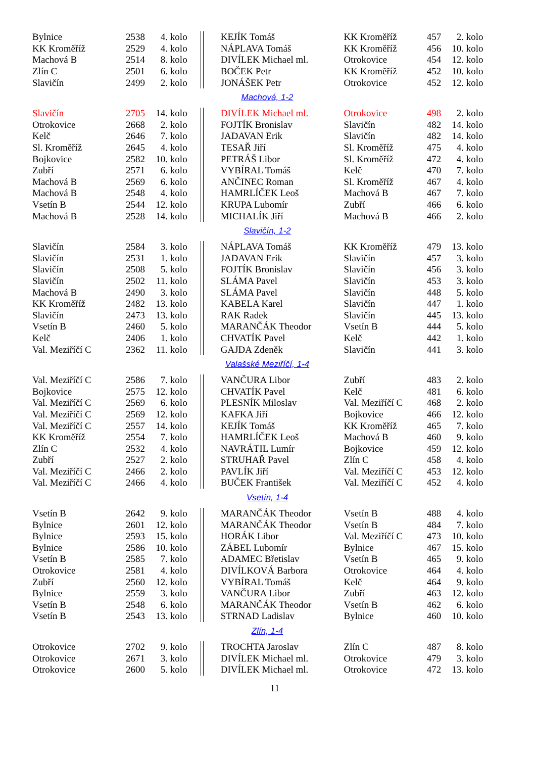| Bylnice | 2538 | 4. kolo | | KEJÍK Tomáš | KK Kroměříž | 457 | 2. kolo |
| KK Kroměříž | 2529 | 4. kolo | | NÁPLAVA Tomáš | KK Kroměříž | 456 | 10. kolo |
| Machová B | 2514 | 8. kolo | | DIVÍLEK Michael ml. | Otrokovice | 454 | 12. kolo |
| Zlín C | 2501 | 6. kolo | | BOČEK Petr | KK Kroměříž | 452 | 10. kolo |
| Slavičín | 2499 | 2. kolo | | JONÁŠEK Petr | Otrokovice | 452 | 12. kolo |
Machová, 1-2
| Slavičín | 2705 | 14. kolo | | DIVÍLEK Michael ml. | Otrokovice | 498 | 2. kolo |
| Otrokovice | 2668 | 2. kolo | | FOJTÍK Bronislav | Slavičín | 482 | 14. kolo |
| Kelč | 2646 | 7. kolo | | JADAVAN Erik | Slavičín | 482 | 14. kolo |
| Sl. Kroměříž | 2645 | 4. kolo | | TESAŘ Jiří | Sl. Kroměříž | 475 | 4. kolo |
| Bojkovice | 2582 | 10. kolo | | PETRÁŠ Libor | Sl. Kroměříž | 472 | 4. kolo |
| Zubří | 2571 | 6. kolo | | VYBÍRAL Tomáš | Kelč | 470 | 7. kolo |
| Machová B | 2569 | 6. kolo | | ANČINEC Roman | Sl. Kroměříž | 467 | 4. kolo |
| Machová B | 2548 | 4. kolo | | HAMRLÍČEK Leoš | Machová B | 467 | 7. kolo |
| Vsetín B | 2544 | 12. kolo | | KRUPA Lubomír | Zubří | 466 | 6. kolo |
| Machová B | 2528 | 14. kolo | | MICHALÍK Jiří | Machová B | 466 | 2. kolo |
Slavičín, 1-2
| Slavičín | 2584 | 3. kolo | | NÁPLAVA Tomáš | KK Kroměříž | 479 | 13. kolo |
| Slavičín | 2531 | 1. kolo | | JADAVAN Erik | Slavičín | 457 | 3. kolo |
| Slavičín | 2508 | 5. kolo | | FOJTÍK Bronislav | Slavičín | 456 | 3. kolo |
| Slavičín | 2502 | 11. kolo | | SLÁMA Pavel | Slavičín | 453 | 3. kolo |
| Machová B | 2490 | 3. kolo | | SLÁMA Pavel | Slavičín | 448 | 5. kolo |
| KK Kroměříž | 2482 | 13. kolo | | KABELA Karel | Slavičín | 447 | 1. kolo |
| Slavičín | 2473 | 13. kolo | | RAK Radek | Slavičín | 445 | 13. kolo |
| Vsetín B | 2460 | 5. kolo | | MARANČÁK Theodor | Vsetín B | 444 | 5. kolo |
| Kelč | 2406 | 1. kolo | | CHVATÍK Pavel | Kelč | 442 | 1. kolo |
| Val. Meziříčí C | 2362 | 11. kolo | | GAJDA Zdeněk | Slavičín | 441 | 3. kolo |
Valašské Meziříčí, 1-4
| Val. Meziříčí C | 2586 | 7. kolo | | VANČURA Libor | Zubří | 483 | 2. kolo |
| Bojkovice | 2575 | 12. kolo | | CHVATÍK Pavel | Kelč | 481 | 6. kolo |
| Val. Meziříčí C | 2569 | 6. kolo | | PLESNÍK Miloslav | Val. Meziříčí C | 468 | 2. kolo |
| Val. Meziříčí C | 2569 | 12. kolo | | KAFKA Jiří | Bojkovice | 466 | 12. kolo |
| Val. Meziříčí C | 2557 | 14. kolo | | KEJÍK Tomáš | KK Kroměříž | 465 | 7. kolo |
| KK Kroměříž | 2554 | 7. kolo | | HAMRLÍČEK Leoš | Machová B | 460 | 9. kolo |
| Zlín C | 2532 | 4. kolo | | NAVRÁTIL Lumír | Bojkovice | 459 | 12. kolo |
| Zubří | 2527 | 2. kolo | | STRUHAŘ Pavel | Zlín C | 458 | 4. kolo |
| Val. Meziříčí C | 2466 | 2. kolo | | PAVLÍK Jiří | Val. Meziříčí C | 453 | 12. kolo |
| Val. Meziříčí C | 2466 | 4. kolo | | BUČEK František | Val. Meziříčí C | 452 | 4. kolo |
Vsetín, 1-4
| Vsetín B | 2642 | 9. kolo | | MARANČÁK Theodor | Vsetín B | 488 | 4. kolo |
| Bylnice | 2601 | 12. kolo | | MARANČÁK Theodor | Vsetín B | 484 | 7. kolo |
| Bylnice | 2593 | 15. kolo | | HORÁK Libor | Val. Meziříčí C | 473 | 10. kolo |
| Bylnice | 2586 | 10. kolo | | ZÁBEL Lubomír | Bylnice | 467 | 15. kolo |
| Vsetín B | 2585 | 7. kolo | | ADAMEC Břetislav | Vsetín B | 465 | 9. kolo |
| Otrokovice | 2581 | 4. kolo | | DIVÍLKOVÁ Barbora | Otrokovice | 464 | 4. kolo |
| Zubří | 2560 | 12. kolo | | VYBÍRAL Tomáš | Kelč | 464 | 9. kolo |
| Bylnice | 2559 | 3. kolo | | VANČURA Libor | Zubří | 463 | 12. kolo |
| Vsetín B | 2548 | 6. kolo | | MARANČÁK Theodor | Vsetín B | 462 | 6. kolo |
| Vsetín B | 2543 | 13. kolo | | STRNAD Ladislav | Bylnice | 460 | 10. kolo |
Zlín, 1-4
| Otrokovice | 2702 | 9. kolo | | TROCHTA Jaroslav | Zlín C | 487 | 8. kolo |
| Otrokovice | 2671 | 3. kolo | | DIVÍLEK Michael ml. | Otrokovice | 479 | 3. kolo |
| Otrokovice | 2600 | 5. kolo | | DIVÍLEK Michael ml. | Otrokovice | 472 | 13. kolo |
11